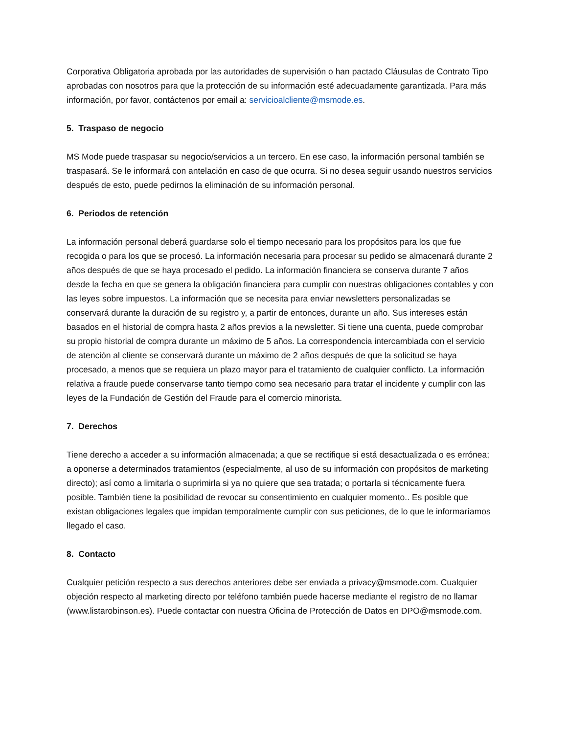Corporativa Obligatoria aprobada por las autoridades de supervisión o han pactado Cláusulas de Contrato Tipo aprobadas con nosotros para que la protección de su información esté adecuadamente garantizada. Para más información, por favor, contáctenos por email a: servicioalcliente@msmode.es.
5. Traspaso de negocio
MS Mode puede traspasar su negocio/servicios a un tercero. En ese caso, la información personal también se traspasará. Se le informará con antelación en caso de que ocurra. Si no desea seguir usando nuestros servicios después de esto, puede pedirnos la eliminación de su información personal.
6. Periodos de retención
La información personal deberá guardarse solo el tiempo necesario para los propósitos para los que fue recogida o para los que se procesó. La información necesaria para procesar su pedido se almacenará durante 2 años después de que se haya procesado el pedido. La información financiera se conserva durante 7 años desde la fecha en que se genera la obligación financiera para cumplir con nuestras obligaciones contables y con las leyes sobre impuestos. La información que se necesita para enviar newsletters personalizadas se conservará durante la duración de su registro y, a partir de entonces, durante un año. Sus intereses están basados en el historial de compra hasta 2 años previos a la newsletter. Si tiene una cuenta, puede comprobar su propio historial de compra durante un máximo de 5 años. La correspondencia intercambiada con el servicio de atención al cliente se conservará durante un máximo de 2 años después de que la solicitud se haya procesado, a menos que se requiera un plazo mayor para el tratamiento de cualquier conflicto. La información relativa a fraude puede conservarse tanto tiempo como sea necesario para tratar el incidente y cumplir con las leyes de la Fundación de Gestión del Fraude para el comercio minorista.
7. Derechos
Tiene derecho a acceder a su información almacenada; a que se rectifique si está desactualizada o es errónea; a oponerse a determinados tratamientos (especialmente, al uso de su información con propósitos de marketing directo); así como a limitarla o suprimirla si ya no quiere que sea tratada; o portarla si técnicamente fuera posible. También tiene la posibilidad de revocar su consentimiento en cualquier momento.. Es posible que existan obligaciones legales que impidan temporalmente cumplir con sus peticiones, de lo que le informaríamos llegado el caso.
8. Contacto
Cualquier petición respecto a sus derechos anteriores debe ser enviada a privacy@msmode.com. Cualquier objeción respecto al marketing directo por teléfono también puede hacerse mediante el registro de no llamar (www.listarobinson.es). Puede contactar con nuestra Oficina de Protección de Datos en DPO@msmode.com.